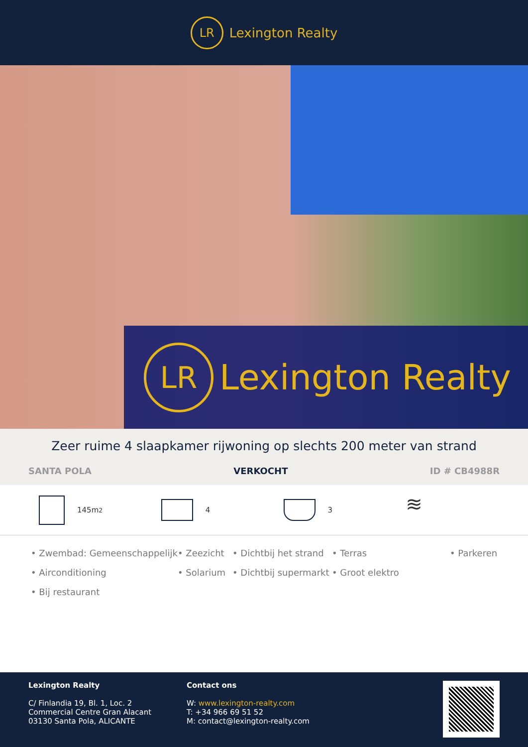LR
Lexington Realty
LR
Lexington Realty
Zeer ruime 4 slaapkamer rijwoning op slechts 200 meter van strand
SANTA POLA VERKOCHT ID # CB4988R
145m<sup>2</sup> 4 3
≋
• Zwembad: Gemeenschappelijk • Zeezicht • Dichtbij het strand • Terras • Parkeren • Airconditioning • Solarium • Dichtbij supermarkt • Groot elektro • Bij restaurant
Lexington Realty
C/ Finlandia 19, Bl. 1, Loc. 2
Commercial Centre Gran Alacant
03130 Santa Pola, ALICANTE
Contact ons
W: www.lexington-realty.com
T: +34 966 69 51 52
M: contact@lexington-realty.com